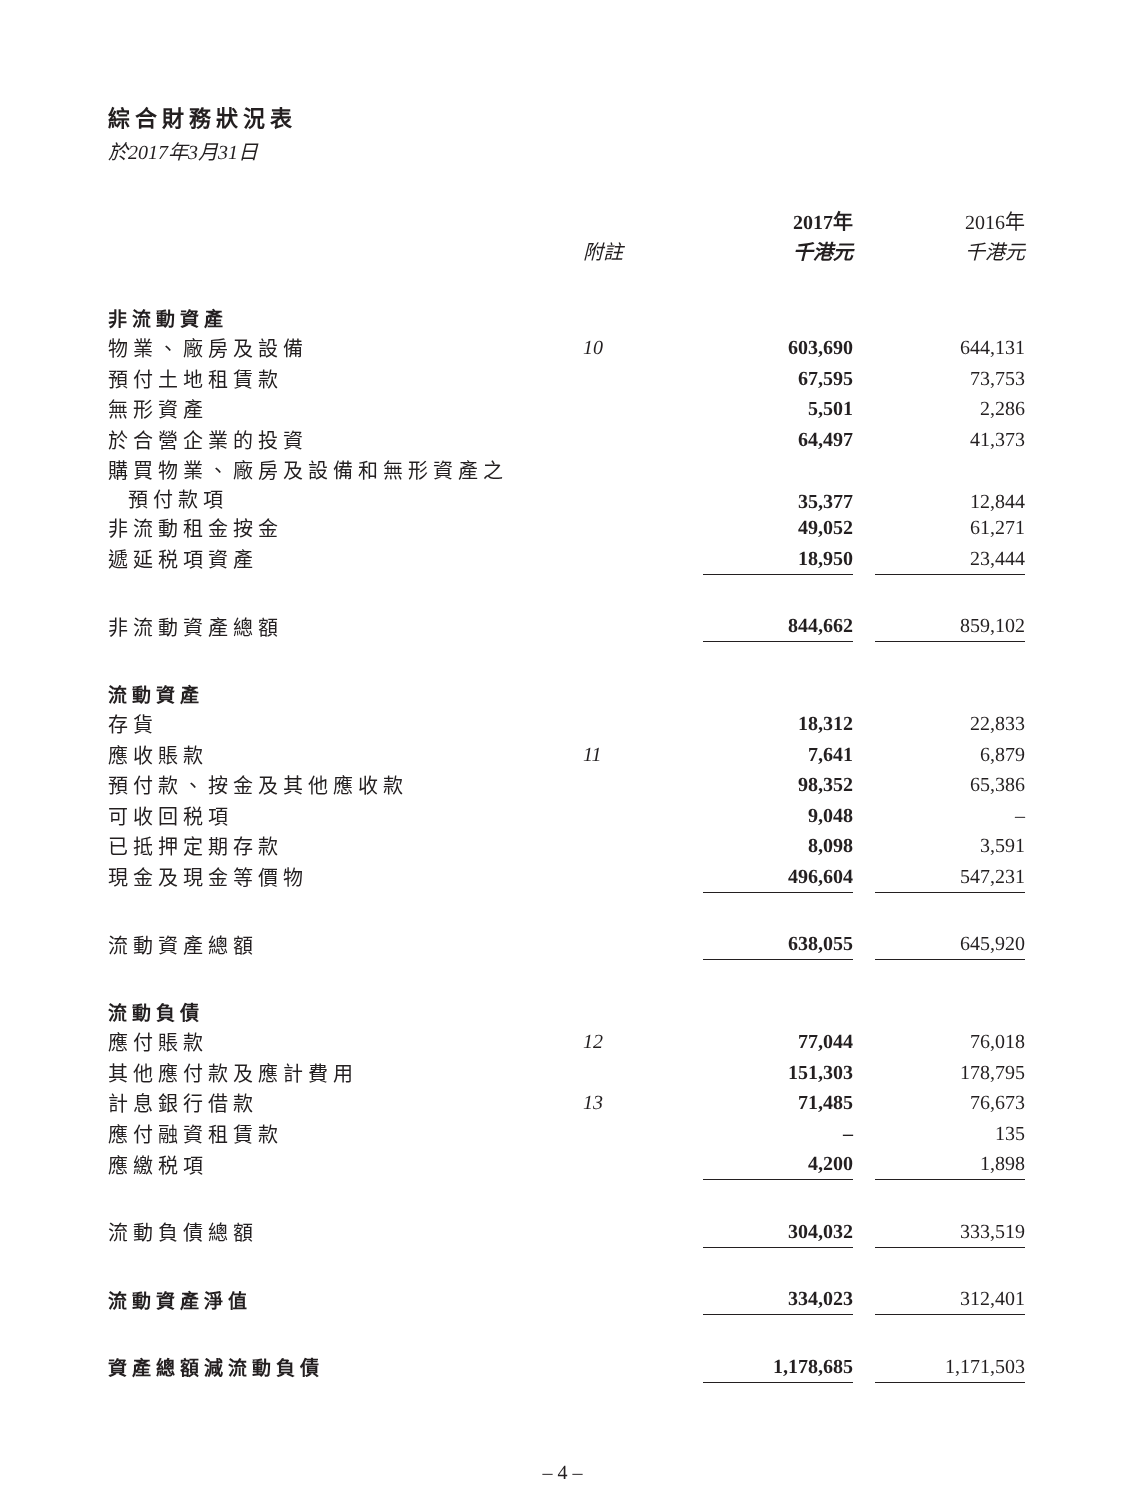綜合財務狀況表
於2017年3月31日
| | | 2017年 | | 2016年 |
| | 附註 | 千港元 | | 千港元 |
| 非流動資產 | | | | |
| 物業、廠房及設備 | 10 | 603,690 | | 644,131 |
| 預付土地租賃款 | | 67,595 | | 73,753 |
| 無形資產 | | 5,501 | | 2,286 |
| 於合營企業的投資 | | 64,497 | | 41,373 |
| 購買物業、廠房及設備和無形資產之 預付款項 | | 35,377 | | 12,844 |
| 非流動租金按金 | | 49,052 | | 61,271 |
| 遞延税項資產 | | 18,950 | | 23,444 |
| 非流動資產總額 | | 844,662 | | 859,102 |
| 流動資產 | | | | |
| 存貨 | | 18,312 | | 22,833 |
| 應收賬款 | 11 | 7,641 | | 6,879 |
| 預付款、按金及其他應收款 | | 98,352 | | 65,386 |
| 可收回税項 | | 9,048 | | – |
| 已抵押定期存款 | | 8,098 | | 3,591 |
| 現金及現金等價物 | | 496,604 | | 547,231 |
| 流動資產總額 | | 638,055 | | 645,920 |
| 流動負債 | | | | |
| 應付賬款 | 12 | 77,044 | | 76,018 |
| 其他應付款及應計費用 | | 151,303 | | 178,795 |
| 計息銀行借款 | 13 | 71,485 | | 76,673 |
| 應付融資租賃款 | | – | | 135 |
| 應繳税項 | | 4,200 | | 1,898 |
| 流動負債總額 | | 304,032 | | 333,519 |
| 流動資產淨值 | | 334,023 | | 312,401 |
| 資產總額減流動負債 | | 1,178,685 | | 1,171,503 |
– 4 –